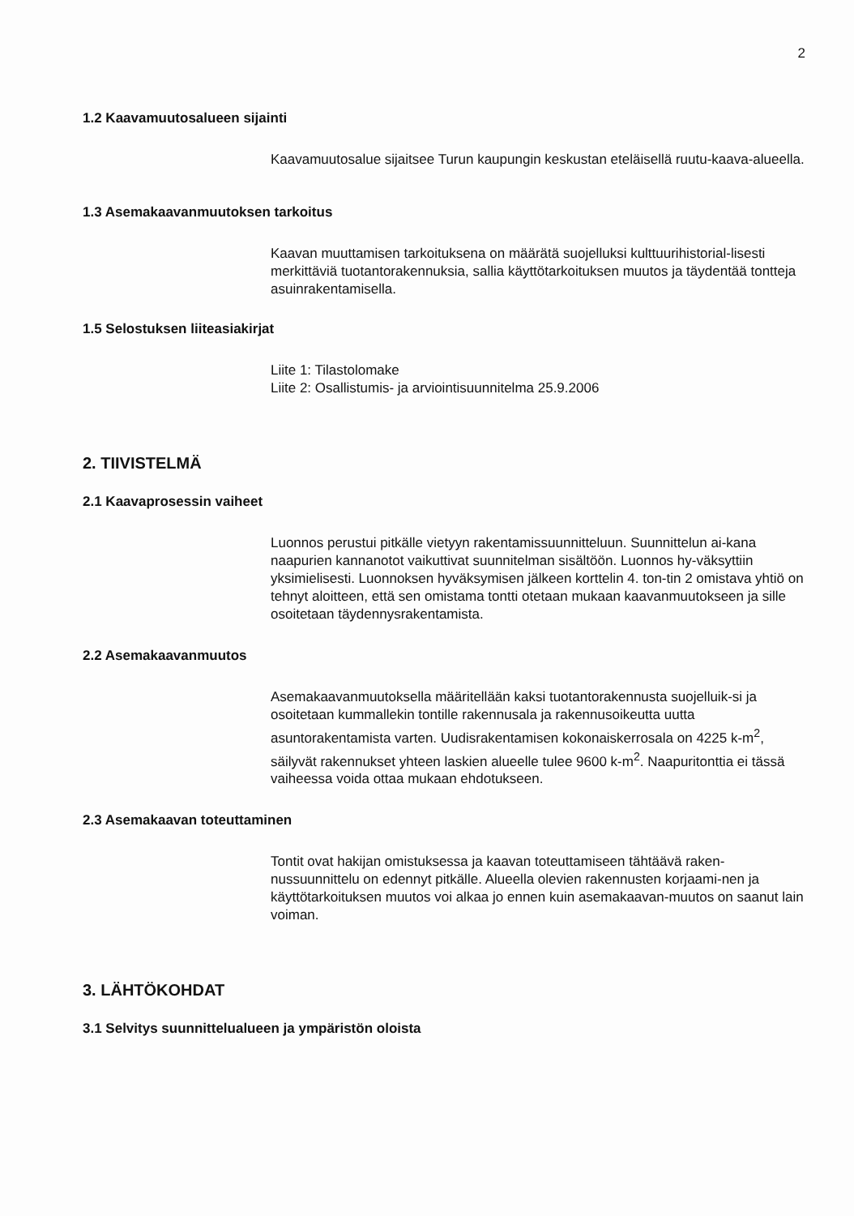2
1.2 Kaavamuutosalueen sijainti
Kaavamuutosalue sijaitsee Turun kaupungin keskustan eteläisellä ruutu-kaava-alueella.
1.3 Asemakaavanmuutoksen tarkoitus
Kaavan muuttamisen tarkoituksena on määrätä suojelluksi kulttuurihistorial-lisesti merkittäviä tuotantorakennuksia, sallia käyttötarkoituksen muutos ja täydentää tontteja asuinrakentamisella.
1.5 Selostuksen liiteasiakirjat
Liite 1: Tilastolomake
Liite 2: Osallistumis- ja arviointisuunnitelma 25.9.2006
2. TIIVISTELMÄ
2.1 Kaavaprosessin vaiheet
Luonnos perustui pitkälle vietyyn rakentamissuunnitteluun. Suunnittelun ai-kana naapurien kannanotot vaikuttivat suunnitelman sisältöön. Luonnos hy-väksyttiin yksimielisesti. Luonnoksen hyväksymisen jälkeen korttelin 4. ton-tin 2 omistava yhtiö on tehnyt aloitteen, että sen omistama tontti otetaan mukaan kaavanmuutokseen ja sille osoitetaan täydennysrakentamista.
2.2 Asemakaavanmuutos
Asemakaavanmuutoksella määritellään kaksi tuotantorakennusta suojelluik-si ja osoitetaan kummallekin tontille rakennusala ja rakennusoikeutta uutta asuntorakentamista varten. Uudisrakentamisen kokonaiskerrosala on 4225 k-m<sup>2</sup>, säilyvät rakennukset yhteen laskien alueelle tulee 9600 k-m<sup>2</sup>. Naapuritonttia ei tässä vaiheessa voida ottaa mukaan ehdotukseen.
2.3 Asemakaavan toteuttaminen
Tontit ovat hakijan omistuksessa ja kaavan toteuttamiseen tähtäävä raken-nussuunnittelu on edennyt pitkälle. Alueella olevien rakennusten korjaami-nen ja käyttötarkoituksen muutos voi alkaa jo ennen kuin asemakaavan-muutos on saanut lain voiman.
3. LÄHTÖKOHDAT
3.1 Selvitys suunnittelualueen ja ympäristön oloista